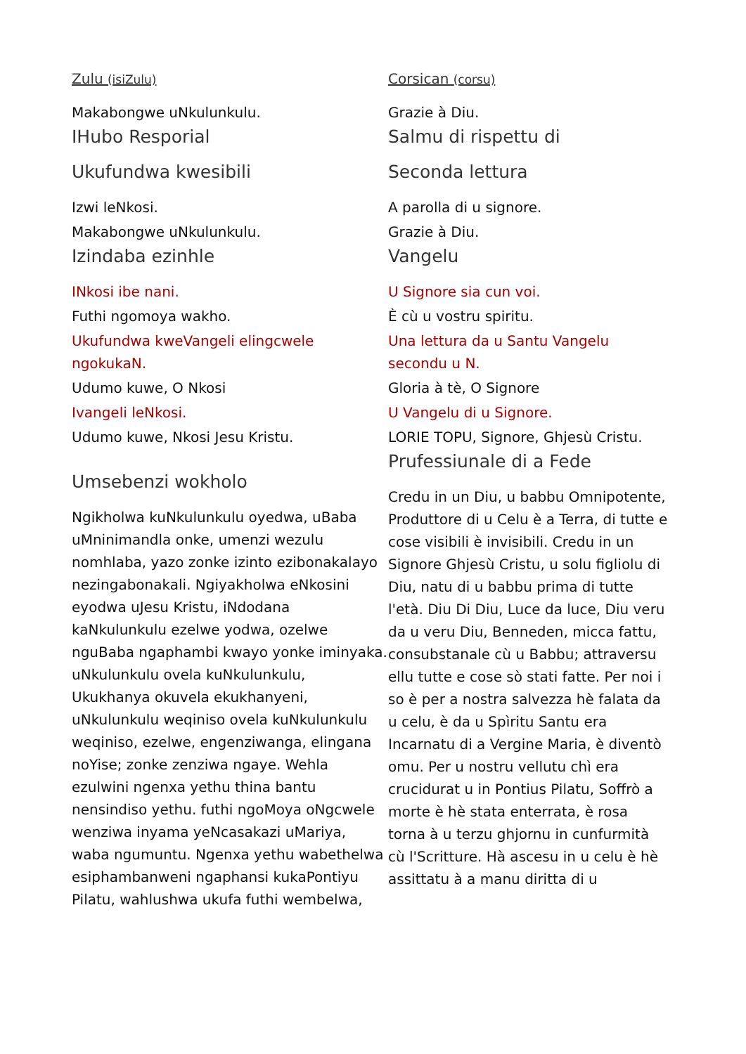Zulu (isiZulu)
Makabongwe uNkulunkulu.
IHubo Resporial
Ukufundwa kwesibili
Izwi leNkosi.
Makabongwe uNkulunkulu.
Izindaba ezinhle
INkosi ibe nani.
Futhi ngomoya wakho.
Ukufundwa kweVangeli elingcwele ngokukaN.
Udumo kuwe, O Nkosi
Ivangeli leNkosi.
Udumo kuwe, Nkosi Jesu Kristu.
Umsebenzi wokholo
Ngikholwa kuNkulunkulu oyedwa, uBaba uMninimandla onke, umenzi wezulu nomhlaba, yazo zonke izinto ezibonakalayo nezingabonakali. Ngiyakholwa eNkosini eyodwa uJesu Kristu, iNdodana kaNkulunkulu ezelwe yodwa, ozelwe nguBaba ngaphambi kwayo yonke iminyaka. uNkulunkulu ovela kuNkulunkulu, Ukukhanya okuvela ekukhanyeni, uNkulunkulu weqiniso ovela kuNkulunkulu weqiniso, ezelwe, engenziwanga, elingana noYise; zonke zenziwa ngaye. Wehla ezulwini ngenxa yethu thina bantu nensindiso yethu. futhi ngoMoya oNgcwele wenziwa inyama yeNcasakazi uMariya, waba ngumuntu. Ngenxa yethu wabethelwa esiphambanweni ngaphansi kukaPontiyu Pilatu, wahlushwa ukufa futhi wembelwa,
Corsican (corsu)
Grazie à Diu.
Salmu di rispettu di
Seconda lettura
A parolla di u signore.
Grazie à Diu.
Vangelu
U Signore sia cun voi.
È cù u vostru spiritu.
Una lettura da u Santu Vangelu secondu u N.
Gloria à tè, O Signore
U Vangelu di u Signore.
LORIE TOPU, Signore, Ghjesù Cristu.
Prufessiunale di a Fede
Credu in un Diu, u babbu Omnipotente, Produttore di u Celu è a Terra, di tutte e cose visibili è invisibili. Credu in un Signore Ghjesù Cristu, u solu figliolu di Diu, natu di u babbu prima di tutte l'età. Diu Di Diu, Luce da luce, Diu veru da u veru Diu, Benneden, micca fattu, consubstanale cù u Babbu; attraversu ellu tutte e cose sò stati fatte. Per noi i so è per a nostra salvezza hè falata da u celu, è da u Spìritu Santu era Incarnatu di a Vergine Maria, è diventò omu. Per u nostru vellutu chì era crucidurat u in Pontius Pilatu, Soffrò a morte è hè stata enterrata, è rosa torna à u terzu ghjornu in cunfurmità cù l'Scritture. Hà ascesu in u celu è hè assittatu à a manu diritta di u